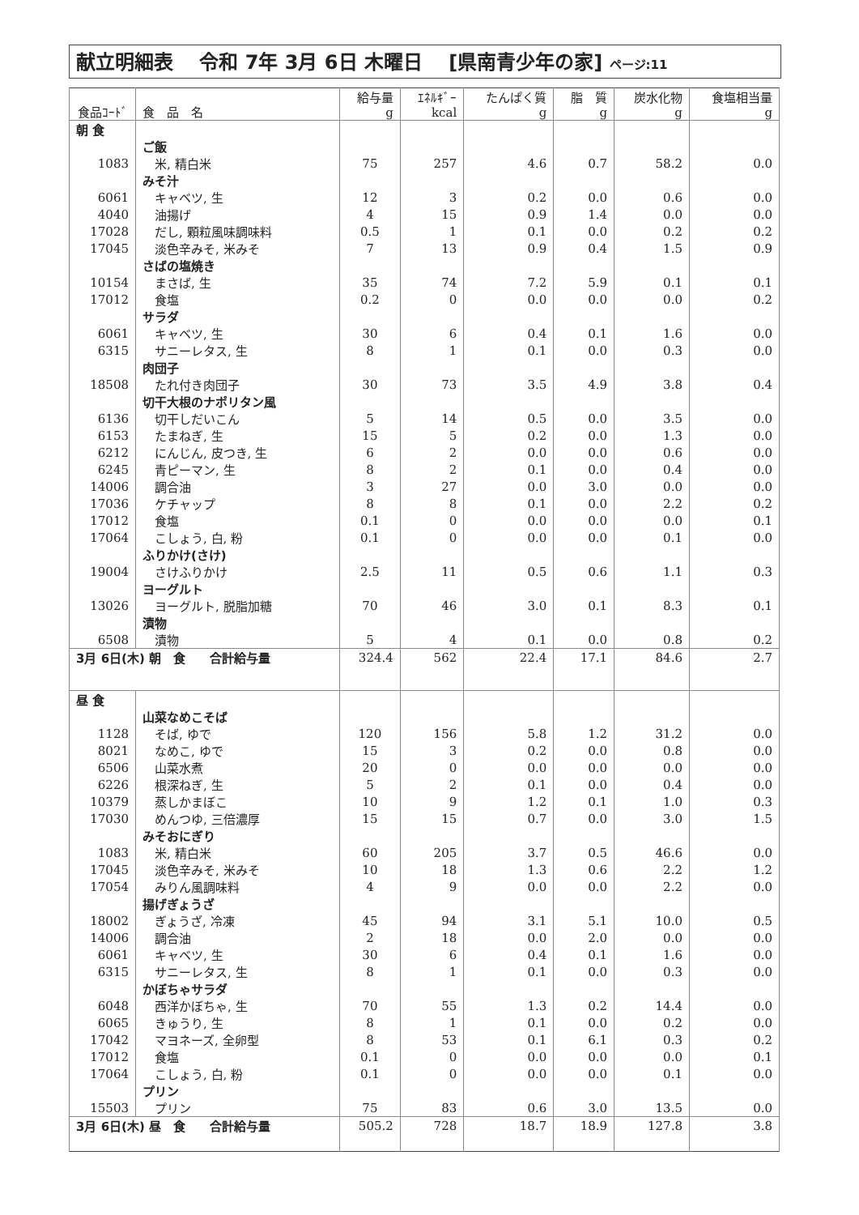献立明細表　 令和 7年 3月 6日 木曜日　 [県南青少年の家] ページ:11
| 食品ｺｰﾄﾞ | 食 品 名 | 給与量 g | ｴﾈﾙｷﾞｰ kcal | たんぱく質 g | 脂 質 g | 炭水化物 g | 食塩相当量 g |
| --- | --- | --- | --- | --- | --- | --- | --- |
| 朝 食 | | | | | | | |
| | ご飯 | | | | | | |
| 1083 | 米, 精白米 | 75 | 257 | 4.6 | 0.7 | 58.2 | 0.0 |
| | みそ汁 | | | | | | |
| 6061 | キャベツ, 生 | 12 | 3 | 0.2 | 0.0 | 0.6 | 0.0 |
| 4040 | 油揚げ | 4 | 15 | 0.9 | 1.4 | 0.0 | 0.0 |
| 17028 | だし, 顆粒風味調味料 | 0.5 | 1 | 0.1 | 0.0 | 0.2 | 0.2 |
| 17045 | 淡色辛みそ, 米みそ | 7 | 13 | 0.9 | 0.4 | 1.5 | 0.9 |
| | さばの塩焼き | | | | | | |
| 10154 | まさば, 生 | 35 | 74 | 7.2 | 5.9 | 0.1 | 0.1 |
| 17012 | 食塩 | 0.2 | 0 | 0.0 | 0.0 | 0.0 | 0.2 |
| | サラダ | | | | | | |
| 6061 | キャベツ, 生 | 30 | 6 | 0.4 | 0.1 | 1.6 | 0.0 |
| 6315 | サニーレタス, 生 | 8 | 1 | 0.1 | 0.0 | 0.3 | 0.0 |
| | 肉団子 | | | | | | |
| 18508 | たれ付き肉団子 | 30 | 73 | 3.5 | 4.9 | 3.8 | 0.4 |
| | 切干大根のナポリタン風 | | | | | | |
| 6136 | 切干しだいこん | 5 | 14 | 0.5 | 0.0 | 3.5 | 0.0 |
| 6153 | たまねぎ, 生 | 15 | 5 | 0.2 | 0.0 | 1.3 | 0.0 |
| 6212 | にんじん, 皮つき, 生 | 6 | 2 | 0.0 | 0.0 | 0.6 | 0.0 |
| 6245 | 青ピーマン, 生 | 8 | 2 | 0.1 | 0.0 | 0.4 | 0.0 |
| 14006 | 調合油 | 3 | 27 | 0.0 | 3.0 | 0.0 | 0.0 |
| 17036 | ケチャップ | 8 | 8 | 0.1 | 0.0 | 2.2 | 0.2 |
| 17012 | 食塩 | 0.1 | 0 | 0.0 | 0.0 | 0.0 | 0.1 |
| 17064 | こしょう, 白, 粉 | 0.1 | 0 | 0.0 | 0.0 | 0.1 | 0.0 |
| | ふりかけ(さけ) | | | | | | |
| 19004 | さけふりかけ | 2.5 | 11 | 0.5 | 0.6 | 1.1 | 0.3 |
| | ヨーグルト | | | | | | |
| 13026 | ヨーグルト, 脱脂加糖 | 70 | 46 | 3.0 | 0.1 | 8.3 | 0.1 |
| | 漬物 | | | | | | |
| 6508 | 漬物 | 5 | 4 | 0.1 | 0.0 | 0.8 | 0.2 |
| 3月 6日(木) 朝 食 合計給与量 | | 324.4 | 562 | 22.4 | 17.1 | 84.6 | 2.7 |
| 昼 食 | | | | | | | |
| | 山菜なめこそば | | | | | | |
| 1128 | そば, ゆで | 120 | 156 | 5.8 | 1.2 | 31.2 | 0.0 |
| 8021 | なめこ, ゆで | 15 | 3 | 0.2 | 0.0 | 0.8 | 0.0 |
| 6506 | 山菜水煮 | 20 | 0 | 0.0 | 0.0 | 0.0 | 0.0 |
| 6226 | 根深ねぎ, 生 | 5 | 2 | 0.1 | 0.0 | 0.4 | 0.0 |
| 10379 | 蒸しかまぼこ | 10 | 9 | 1.2 | 0.1 | 1.0 | 0.3 |
| 17030 | めんつゆ, 三倍濃厚 | 15 | 15 | 0.7 | 0.0 | 3.0 | 1.5 |
| | みそおにぎり | | | | | | |
| 1083 | 米, 精白米 | 60 | 205 | 3.7 | 0.5 | 46.6 | 0.0 |
| 17045 | 淡色辛みそ, 米みそ | 10 | 18 | 1.3 | 0.6 | 2.2 | 1.2 |
| 17054 | みりん風調味料 | 4 | 9 | 0.0 | 0.0 | 2.2 | 0.0 |
| | 揚げぎょうざ | | | | | | |
| 18002 | ぎょうざ, 冷凍 | 45 | 94 | 3.1 | 5.1 | 10.0 | 0.5 |
| 14006 | 調合油 | 2 | 18 | 0.0 | 2.0 | 0.0 | 0.0 |
| 6061 | キャベツ, 生 | 30 | 6 | 0.4 | 0.1 | 1.6 | 0.0 |
| 6315 | サニーレタス, 生 | 8 | 1 | 0.1 | 0.0 | 0.3 | 0.0 |
| | かぼちゃサラダ | | | | | | |
| 6048 | 西洋かぼちゃ, 生 | 70 | 55 | 1.3 | 0.2 | 14.4 | 0.0 |
| 6065 | きゅうり, 生 | 8 | 1 | 0.1 | 0.0 | 0.2 | 0.0 |
| 17042 | マヨネーズ, 全卵型 | 8 | 53 | 0.1 | 6.1 | 0.3 | 0.2 |
| 17012 | 食塩 | 0.1 | 0 | 0.0 | 0.0 | 0.0 | 0.1 |
| 17064 | こしょう, 白, 粉 | 0.1 | 0 | 0.0 | 0.0 | 0.1 | 0.0 |
| | プリン | | | | | | |
| 15503 | プリン | 75 | 83 | 0.6 | 3.0 | 13.5 | 0.0 |
| 3月 6日(木) 昼 食 合計給与量 | | 505.2 | 728 | 18.7 | 18.9 | 127.8 | 3.8 |